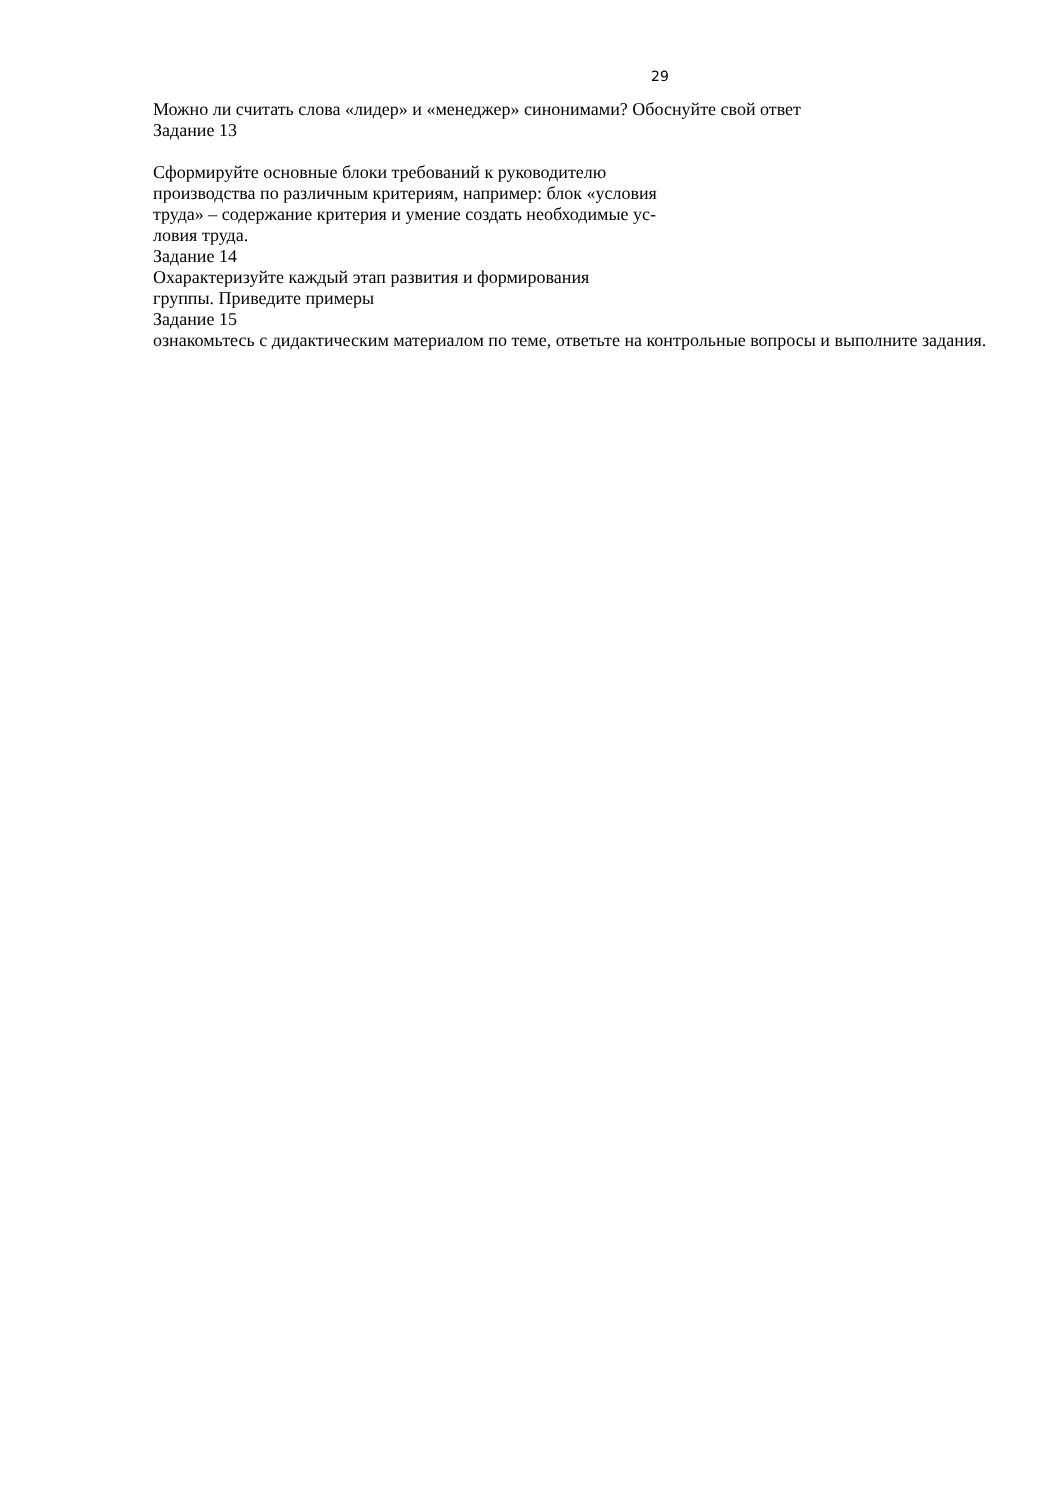29
Можно ли считать слова «лидер» и «менеджер» синонимами? Обоснуйте свой ответ
Задание 13
Сформируйте основные блоки требований к руководителю
производства по различным критериям, например: блок «условия
труда» – содержание критерия и умение создать необходимые ус-
ловия труда.
Задание 14
Охарактеризуйте каждый этап развития и формирования
группы. Приведите примеры
Задание 15
ознакомьтесь с дидактическим материалом по теме, ответьте на контрольные вопросы и выполните задания.